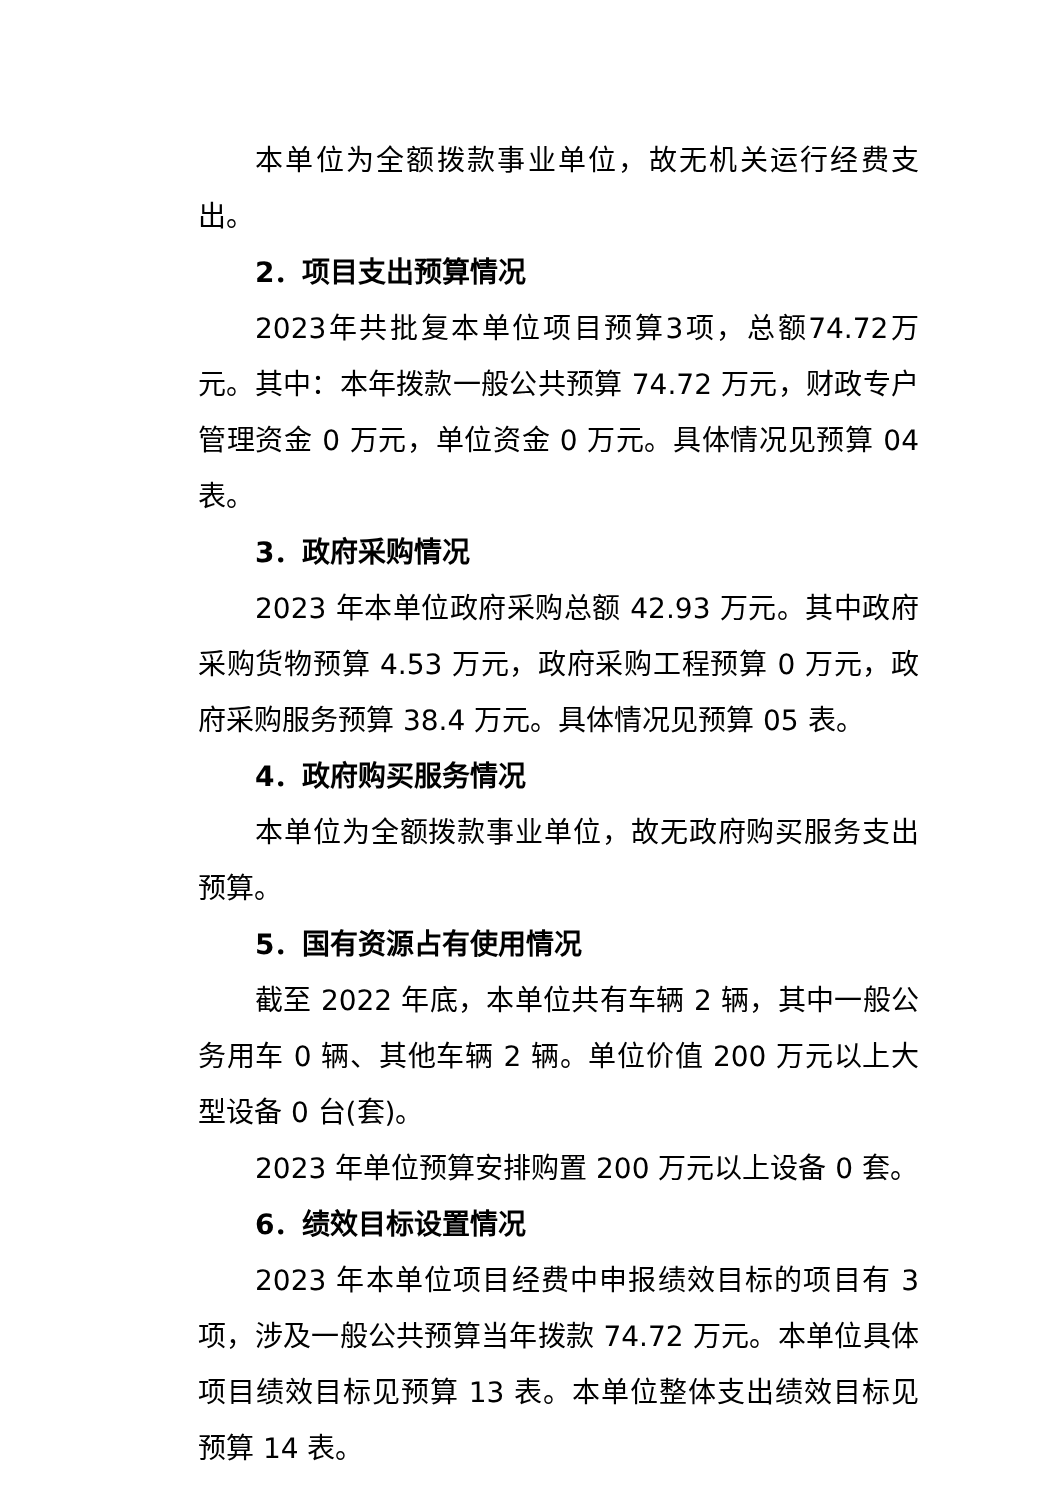本单位为全额拨款事业单位，故无机关运行经费支出。
2．项目支出预算情况
2023年共批复本单位项目预算3项，总额74.72万元。其中：本年拨款一般公共预算 74.72 万元，财政专户管理资金 0 万元，单位资金 0 万元。具体情况见预算 04 表。
3．政府采购情况
2023 年本单位政府采购总额 42.93 万元。其中政府采购货物预算 4.53 万元，政府采购工程预算 0 万元，政府采购服务预算 38.4 万元。具体情况见预算 05 表。
4．政府购买服务情况
本单位为全额拨款事业单位，故无政府购买服务支出预算。
5．国有资源占有使用情况
截至 2022 年底，本单位共有车辆 2 辆，其中一般公务用车 0 辆、其他车辆 2 辆。单位价值 200 万元以上大型设备 0 台(套)。
2023 年单位预算安排购置 200 万元以上设备 0 套。
6．绩效目标设置情况
2023 年本单位项目经费中申报绩效目标的项目有 3 项，涉及一般公共预算当年拨款 74.72 万元。本单位具体项目绩效目标见预算 13 表。本单位整体支出绩效目标见预算 14 表。